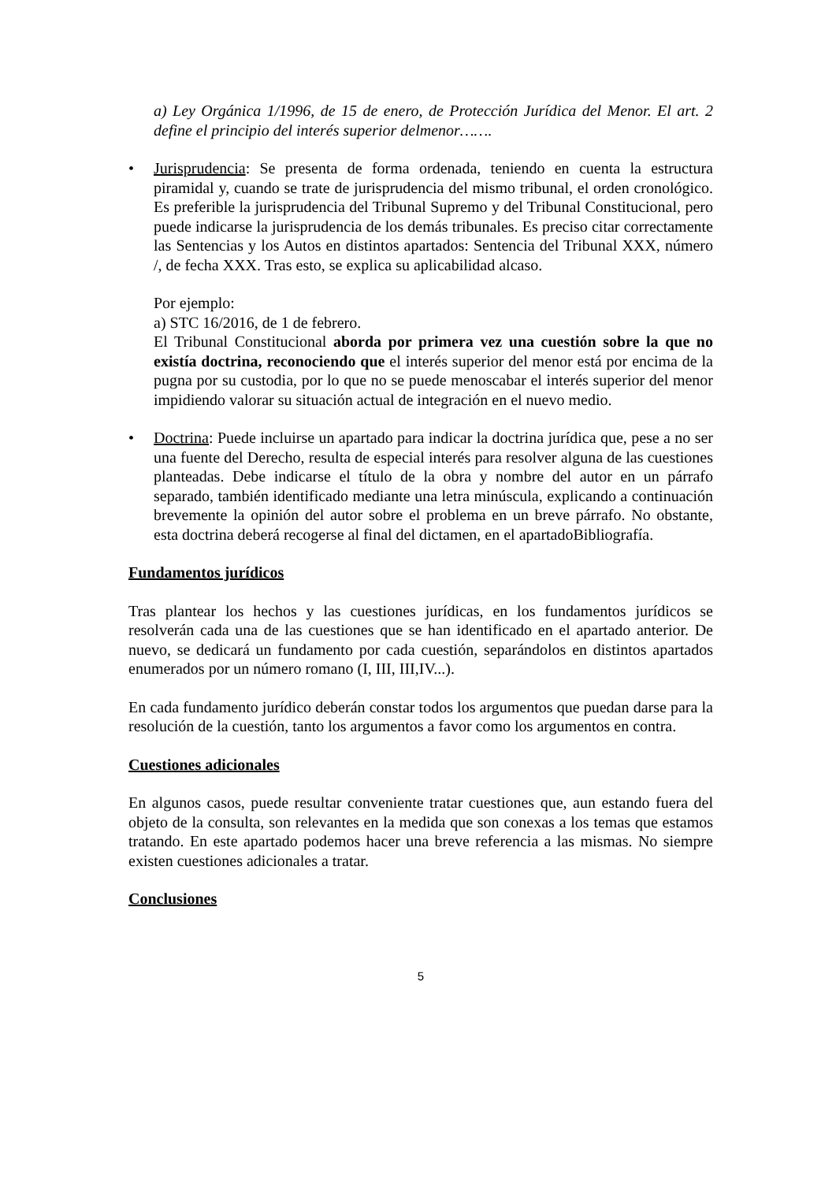a) Ley Orgánica 1/1996, de 15 de enero, de Protección Jurídica del Menor. El art. 2 define el principio del interés superior delmenor…….
• Jurisprudencia: Se presenta de forma ordenada, teniendo en cuenta la estructura piramidal y, cuando se trate de jurisprudencia del mismo tribunal, el orden cronológico. Es preferible la jurisprudencia del Tribunal Supremo y del Tribunal Constitucional, pero puede indicarse la jurisprudencia de los demás tribunales. Es preciso citar correctamente las Sentencias y los Autos en distintos apartados: Sentencia del Tribunal XXX, número /, de fecha XXX. Tras esto, se explica su aplicabilidad alcaso.
Por ejemplo:
a) STC 16/2016, de 1 de febrero.
El Tribunal Constitucional aborda por primera vez una cuestión sobre la que no existía doctrina, reconociendo que el interés superior del menor está por encima de la pugna por su custodia, por lo que no se puede menoscabar el interés superior del menor impidiendo valorar su situación actual de integración en el nuevo medio.
• Doctrina: Puede incluirse un apartado para indicar la doctrina jurídica que, pese a no ser una fuente del Derecho, resulta de especial interés para resolver alguna de las cuestiones planteadas. Debe indicarse el título de la obra y nombre del autor en un párrafo separado, también identificado mediante una letra minúscula, explicando a continuación brevemente la opinión del autor sobre el problema en un breve párrafo. No obstante, esta doctrina deberá recogerse al final del dictamen, en el apartadoBibliografía.
Fundamentos jurídicos
Tras plantear los hechos y las cuestiones jurídicas, en los fundamentos jurídicos se resolverán cada una de las cuestiones que se han identificado en el apartado anterior. De nuevo, se dedicará un fundamento por cada cuestión, separándolos en distintos apartados enumerados por un número romano (I, III, III,IV...).
En cada fundamento jurídico deberán constar todos los argumentos que puedan darse para la resolución de la cuestión, tanto los argumentos a favor como los argumentos en contra.
Cuestiones adicionales
En algunos casos, puede resultar conveniente tratar cuestiones que, aun estando fuera del objeto de la consulta, son relevantes en la medida que son conexas a los temas que estamos tratando. En este apartado podemos hacer una breve referencia a las mismas. No siempre existen cuestiones adicionales a tratar.
Conclusiones
5